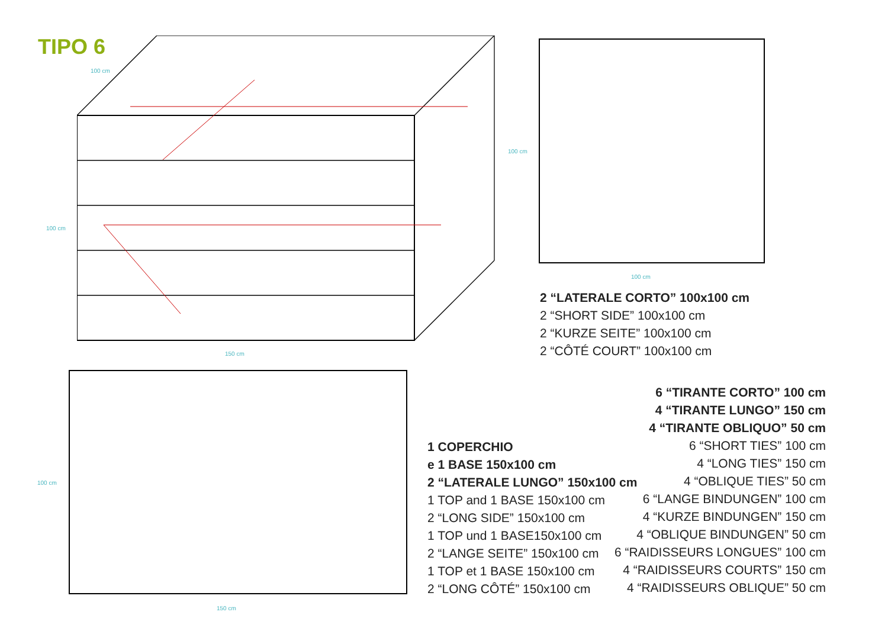TIPO 6
100 cm
100 cm
150 cm
100 cm
100 cm
100 cm
150 cm
2 “LATERALE CORTO” 100x100 cm
2 “SHORT SIDE” 100x100 cm
2 “KURZE SEITE” 100x100 cm
2 “CÔTÉ COURT” 100x100 cm
1 COPERCHIO
e 1 BASE 150x100 cm
2 “LATERALE LUNGO” 150x100 cm
1 TOP and 1 BASE 150x100 cm
2 “LONG SIDE” 150x100 cm
1 TOP und 1 BASE150x100 cm
2 “LANGE SEITE” 150x100 cm
1 TOP et 1 BASE 150x100 cm
2 “LONG CÔTÉ” 150x100 cm
6 “TIRANTE CORTO” 100 cm
4 “TIRANTE LUNGO” 150 cm
4 “TIRANTE OBLIQUO” 50 cm
6 “SHORT TIES” 100 cm
4 “LONG TIES” 150 cm
4 “OBLIQUE TIES” 50 cm
6 “LANGE BINDUNGEN” 100 cm
4 “KURZE BINDUNGEN” 150 cm
4 “OBLIQUE BINDUNGEN” 50 cm
6 “RAIDISSEURS LONGUES” 100 cm
4 “RAIDISSEURS COURTS” 150 cm
4 “RAIDISSEURS OBLIQUE” 50 cm